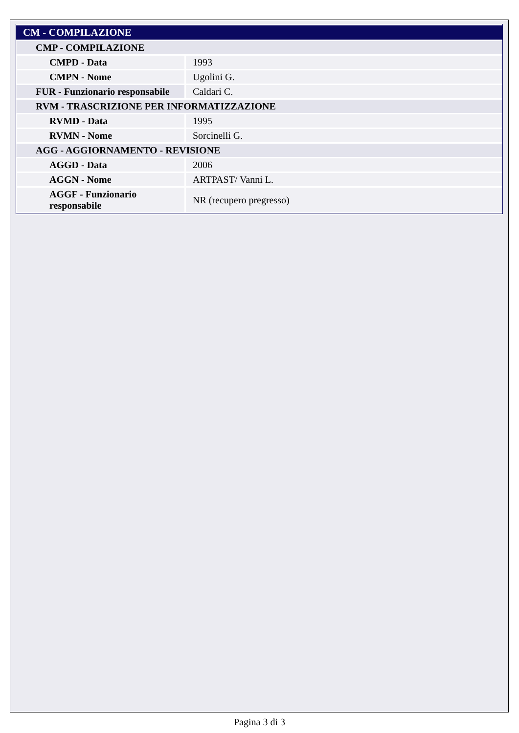| CM - COMPILAZIONE | |
| CMP - COMPILAZIONE | |
| CMPD - Data | 1993 |
| CMPN - Nome | Ugolini G. |
| FUR - Funzionario responsabile | Caldari C. |
| RVM - TRASCRIZIONE PER INFORMATIZZAZIONE | |
| RVMD - Data | 1995 |
| RVMN - Nome | Sorcinelli G. |
| AGG - AGGIORNAMENTO - REVISIONE | |
| AGGD - Data | 2006 |
| AGGN - Nome | ARTPAST/ Vanni L. |
| AGGF - Funzionario responsabile | NR (recupero pregresso) |
Pagina 3 di 3